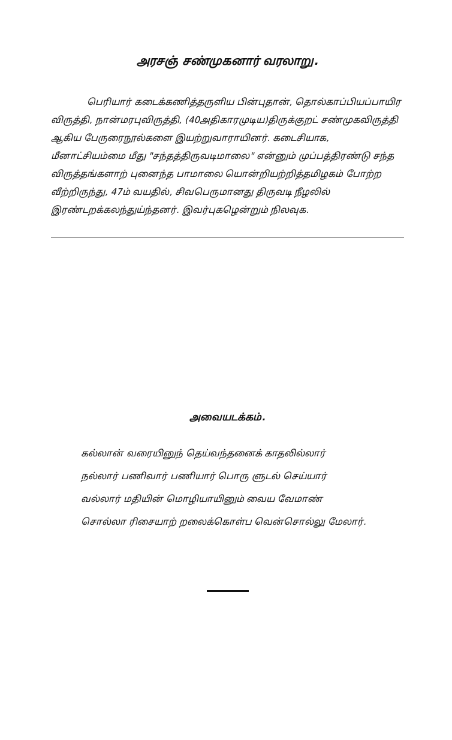அரசஞ் சண்முகனார் வரலாறு.
பெரியார் கடைக்கணித்தருளிய பின்புதான், தொல்காப்பியப்பாயிர விருத்தி, நான்மரபுவிருத்தி, (40அதிகாரமுடிய)திருக்குறட் சண்முகவிருத்தி ஆகிய பேருரைநூல்களை இயற்றுவாராயினர். கடைசியாக, மீனாட்சியம்மை மீது "சந்தத்திருவடிமாலை" என்னும் முப்பத்திரண்டு சந்த விருத்தங்களாற் புனைந்த பாமாலை யொன்றியற்றித்தமிழகம் போற்ற வீற்றிருந்து, 47ம் வயதில், சிவபெருமானது திருவடி நீழலில் இரண்டறக்கலந்துய்ந்தனர். இவர்புகழென்றும் நிலவுக.
அவையடக்கம்.
கல்லான் வரையினுந் தெய்வந்தனைக் காதலில்லார்
நல்லார் பணிவார் பணியார் பொரு ளுடல் செய்யார்
வல்லார் மதியின் மொழியாயினும் வைய வேமாண்
சொல்லா ரிசையாற் றலைக்கொள்ப வென்சொல்லு மேலார்.